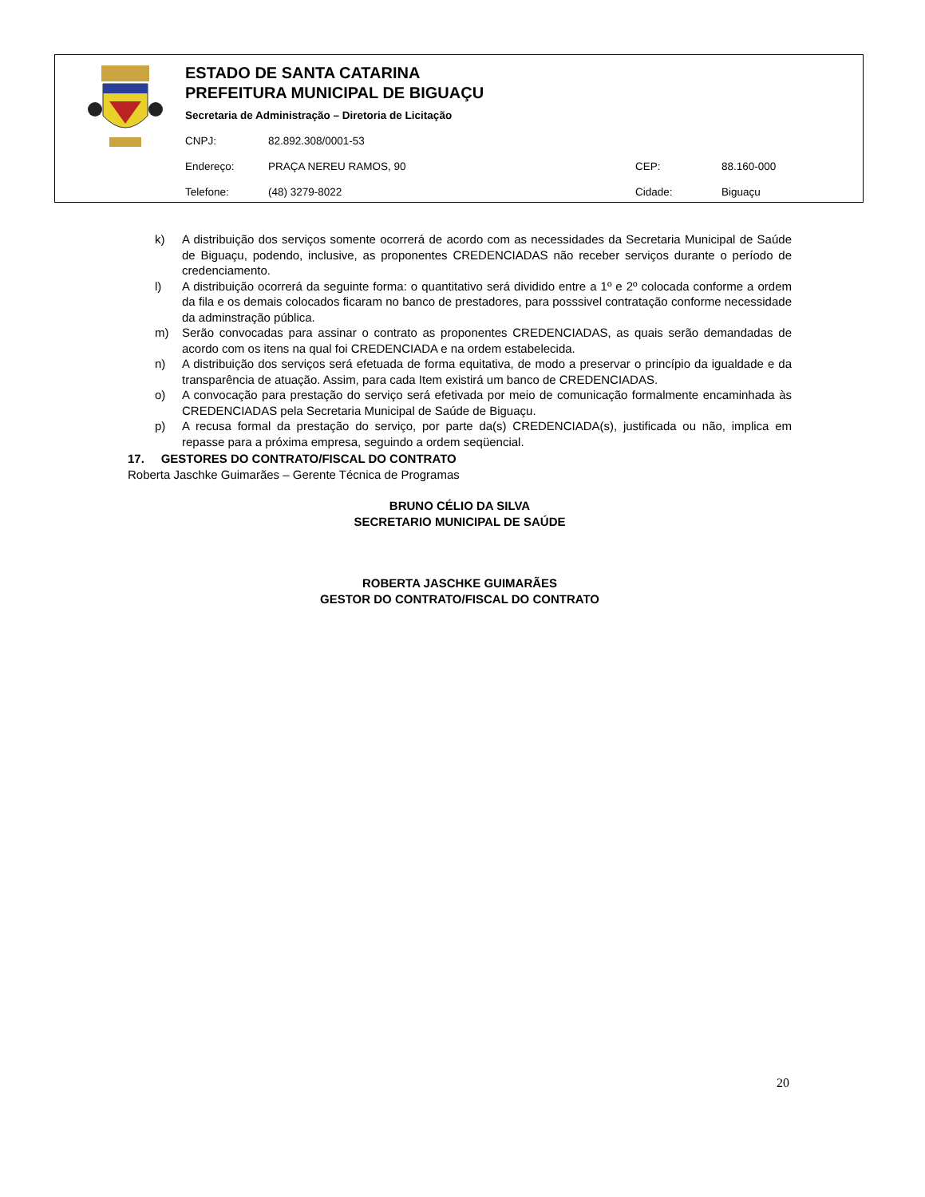ESTADO DE SANTA CATARINA
PREFEITURA MUNICIPAL DE BIGUAÇU
Secretaria de Administração – Diretoria de Licitação
CNPJ: 82.892.308/0001-53
Endereço: PRAÇA NEREU RAMOS, 90 CEP: 88.160-000
Telefone: (48) 3279-8022 Cidade: Biguaçu
k) A distribuição dos serviços somente ocorrerá de acordo com as necessidades da Secretaria Municipal de Saúde de Biguaçu, podendo, inclusive, as proponentes CREDENCIADAS não receber serviços durante o período de credenciamento.
l) A distribuição ocorrerá da seguinte forma: o quantitativo será dividido entre a 1º e 2º colocada conforme a ordem da fila e os demais colocados ficaram no banco de prestadores, para posssivel contratação conforme necessidade da adminstração pública.
m) Serão convocadas para assinar o contrato as proponentes CREDENCIADAS, as quais serão demandadas de acordo com os itens na qual foi CREDENCIADA e na ordem estabelecida.
n) A distribuição dos serviços será efetuada de forma equitativa, de modo a preservar o princípio da igualdade e da transparência de atuação. Assim, para cada Item existirá um banco de CREDENCIADAS.
o) A convocação para prestação do serviço será efetivada por meio de comunicação formalmente encaminhada às CREDENCIADAS pela Secretaria Municipal de Saúde de Biguaçu.
p) A recusa formal da prestação do serviço, por parte da(s) CREDENCIADA(s), justificada ou não, implica em repasse para a próxima empresa, seguindo a ordem seqüencial.
17. GESTORES DO CONTRATO/FISCAL DO CONTRATO
Roberta Jaschke Guimarães – Gerente Técnica de Programas
BRUNO CÉLIO DA SILVA
SECRETARIO MUNICIPAL DE SAÚDE
ROBERTA JASCHKE GUIMARÃES
GESTOR DO CONTRATO/FISCAL DO CONTRATO
20